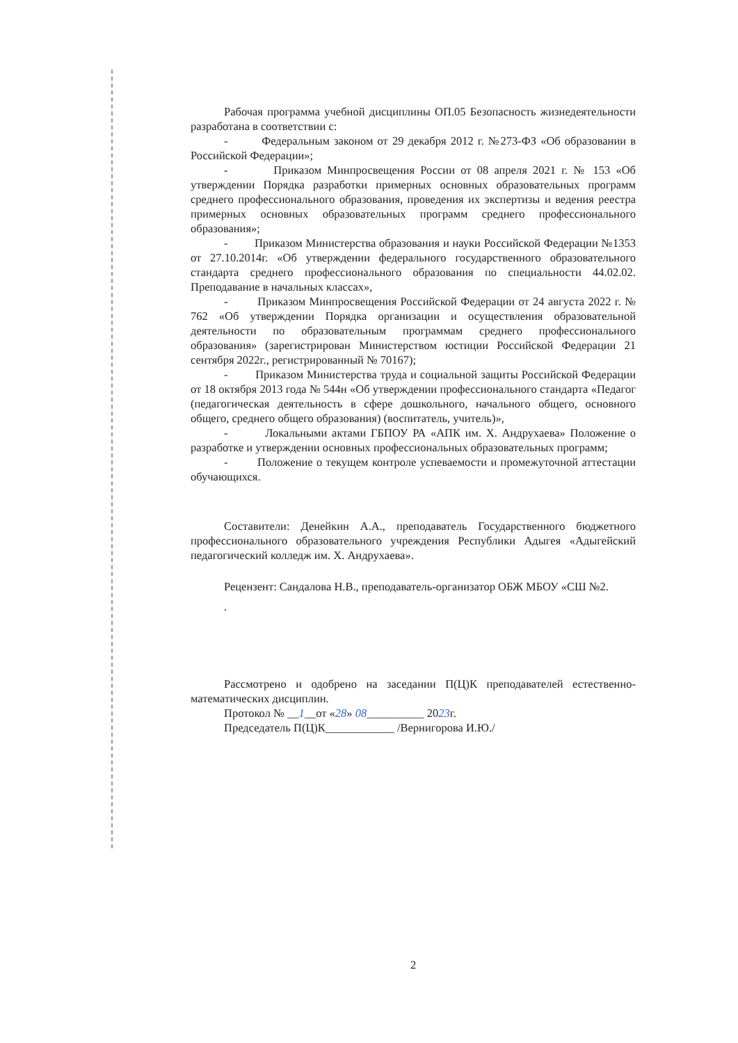Рабочая программа учебной дисциплины ОП.05 Безопасность жизнедеятельности разработана в соответствии с:
- Федеральным законом от 29 декабря 2012 г. №273-ФЗ «Об образовании в Российской Федерации»;
- Приказом Минпросвещения России от 08 апреля 2021 г. № 153 «Об утверждении Порядка разработки примерных основных образовательных программ среднего профессионального образования, проведения их экспертизы и ведения реестра примерных основных образовательных программ среднего профессионального образования»;
- Приказом Министерства образования и науки Российской Федерации №1353 от 27.10.2014г. «Об утверждении федерального государственного образовательного стандарта среднего профессионального образования по специальности 44.02.02. Преподавание в начальных классах»,
- Приказом Минпросвещения Российской Федерации от 24 августа 2022 г. № 762 «Об утверждении Порядка организации и осуществления образовательной деятельности по образовательным программам среднего профессионального образования» (зарегистрирован Министерством юстиции Российской Федерации 21 сентября 2022г., регистрированный № 70167);
- Приказом Министерства труда и социальной защиты Российской Федерации от 18 октября 2013 года № 544н «Об утверждении профессионального стандарта «Педагог (педагогическая деятельность в сфере дошкольного, начального общего, основного общего, среднего общего образования) (воспитатель, учитель)»,
- Локальными актами ГБПОУ РА «АПК им. Х. Андрухаева» Положение о разработке и утверждении основных профессиональных образовательных программ;
- Положение о текущем контроле успеваемости и промежуточной аттестации обучающихся.
Составители: Денейкин А.А., преподаватель Государственного бюджетного профессионального образовательного учреждения Республики Адыгея «Адыгейский педагогический колледж им. Х. Андрухаева».
Рецензент: Сандалова Н.В., преподаватель-организатор ОБЖ МБОУ «СШ №2.
.
Рассмотрено и одобрено на заседании П(Ц)К преподавателей естественно-математических дисциплин.
Протокол № __1__от «28» 08__________ 2023г.
Председатель П(Ц)К____________ /Вернигорова И.Ю./
2